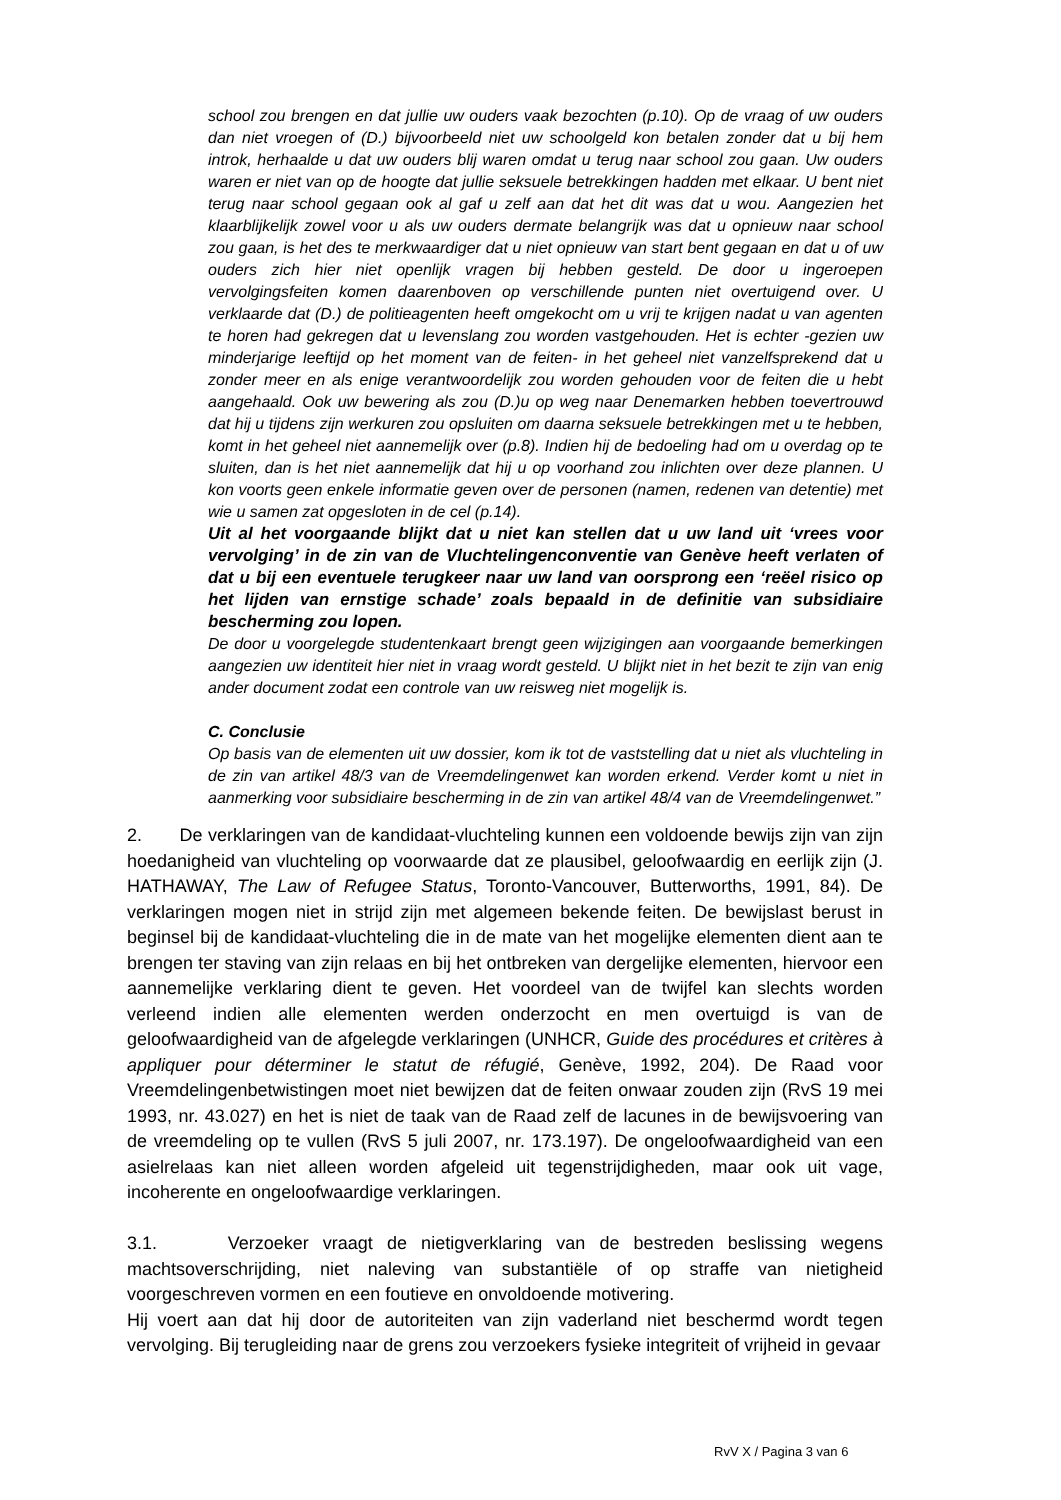school zou brengen en dat jullie uw ouders vaak bezochten (p.10). Op de vraag of uw ouders dan niet vroegen of (D.) bijvoorbeeld niet uw schoolgeld kon betalen zonder dat u bij hem introk, herhaalde u dat uw ouders blij waren omdat u terug naar school zou gaan. Uw ouders waren er niet van op de hoogte dat jullie seksuele betrekkingen hadden met elkaar. U bent niet terug naar school gegaan ook al gaf u zelf aan dat het dit was dat u wou. Aangezien het klaarblijkelijk zowel voor u als uw ouders dermate belangrijk was dat u opnieuw naar school zou gaan, is het des te merkwaardiger dat u niet opnieuw van start bent gegaan en dat u of uw ouders zich hier niet openlijk vragen bij hebben gesteld. De door u ingeroepen vervolgingsfeiten komen daarenboven op verschillende punten niet overtuigend over. U verklaarde dat (D.) de politieagenten heeft omgekocht om u vrij te krijgen nadat u van agenten te horen had gekregen dat u levenslang zou worden vastgehouden. Het is echter -gezien uw minderjarige leeftijd op het moment van de feiten- in het geheel niet vanzelfsprekend dat u zonder meer en als enige verantwoordelijk zou worden gehouden voor de feiten die u hebt aangehaald. Ook uw bewering als zou (D.)u op weg naar Denemarken hebben toevertrouwd dat hij u tijdens zijn werkuren zou opsluiten om daarna seksuele betrekkingen met u te hebben, komt in het geheel niet aannemelijk over (p.8). Indien hij de bedoeling had om u overdag op te sluiten, dan is het niet aannemelijk dat hij u op voorhand zou inlichten over deze plannen. U kon voorts geen enkele informatie geven over de personen (namen, redenen van detentie) met wie u samen zat opgesloten in de cel (p.14).
Uit al het voorgaande blijkt dat u niet kan stellen dat u uw land uit ‘vrees voor vervolging’ in de zin van de Vluchtelingenconventie van Genève heeft verlaten of dat u bij een eventuele terugkeer naar uw land van oorsprong een ‘reëel risico op het lijden van ernstige schade’ zoals bepaald in de definitie van subsidiaire bescherming zou lopen.
De door u voorgelegde studentenkaart brengt geen wijzigingen aan voorgaande bemerkingen aangezien uw identiteit hier niet in vraag wordt gesteld. U blijkt niet in het bezit te zijn van enig ander document zodat een controle van uw reisweg niet mogelijk is.
C. Conclusie
Op basis van de elementen uit uw dossier, kom ik tot de vaststelling dat u niet als vluchteling in de zin van artikel 48/3 van de Vreemdelingenwet kan worden erkend. Verder komt u niet in aanmerking voor subsidiaire bescherming in de zin van artikel 48/4 van de Vreemdelingenwet.”
2. De verklaringen van de kandidaat-vluchteling kunnen een voldoende bewijs zijn van zijn hoedanigheid van vluchteling op voorwaarde dat ze plausibel, geloofwaardig en eerlijk zijn (J. HATHAWAY, The Law of Refugee Status, Toronto-Vancouver, Butterworths, 1991, 84). De verklaringen mogen niet in strijd zijn met algemeen bekende feiten. De bewijslast berust in beginsel bij de kandidaat-vluchteling die in de mate van het mogelijke elementen dient aan te brengen ter staving van zijn relaas en bij het ontbreken van dergelijke elementen, hiervoor een aannemelijke verklaring dient te geven. Het voordeel van de twijfel kan slechts worden verleend indien alle elementen werden onderzocht en men overtuigd is van de geloofwaardigheid van de afgelegde verklaringen (UNHCR, Guide des procédures et critères à appliquer pour déterminer le statut de réfugié, Genève, 1992, 204). De Raad voor Vreemdelingenbetwistingen moet niet bewijzen dat de feiten onwaar zouden zijn (RvS 19 mei 1993, nr. 43.027) en het is niet de taak van de Raad zelf de lacunes in de bewijsvoering van de vreemdeling op te vullen (RvS 5 juli 2007, nr. 173.197). De ongeloofwaardigheid van een asielrelaas kan niet alleen worden afgeleid uit tegenstrijdigheden, maar ook uit vage, incoherente en ongeloofwaardige verklaringen.
3.1. Verzoeker vraagt de nietigverklaring van de bestreden beslissing wegens machtsoverschrijding, niet naleving van substantiële of op straffe van nietigheid voorgeschreven vormen en een foutieve en onvoldoende motivering.
Hij voert aan dat hij door de autoriteiten van zijn vaderland niet beschermd wordt tegen vervolging. Bij terugleiding naar de grens zou verzoekers fysieke integriteit of vrijheid in gevaar
RvV X / Pagina 3 van 6